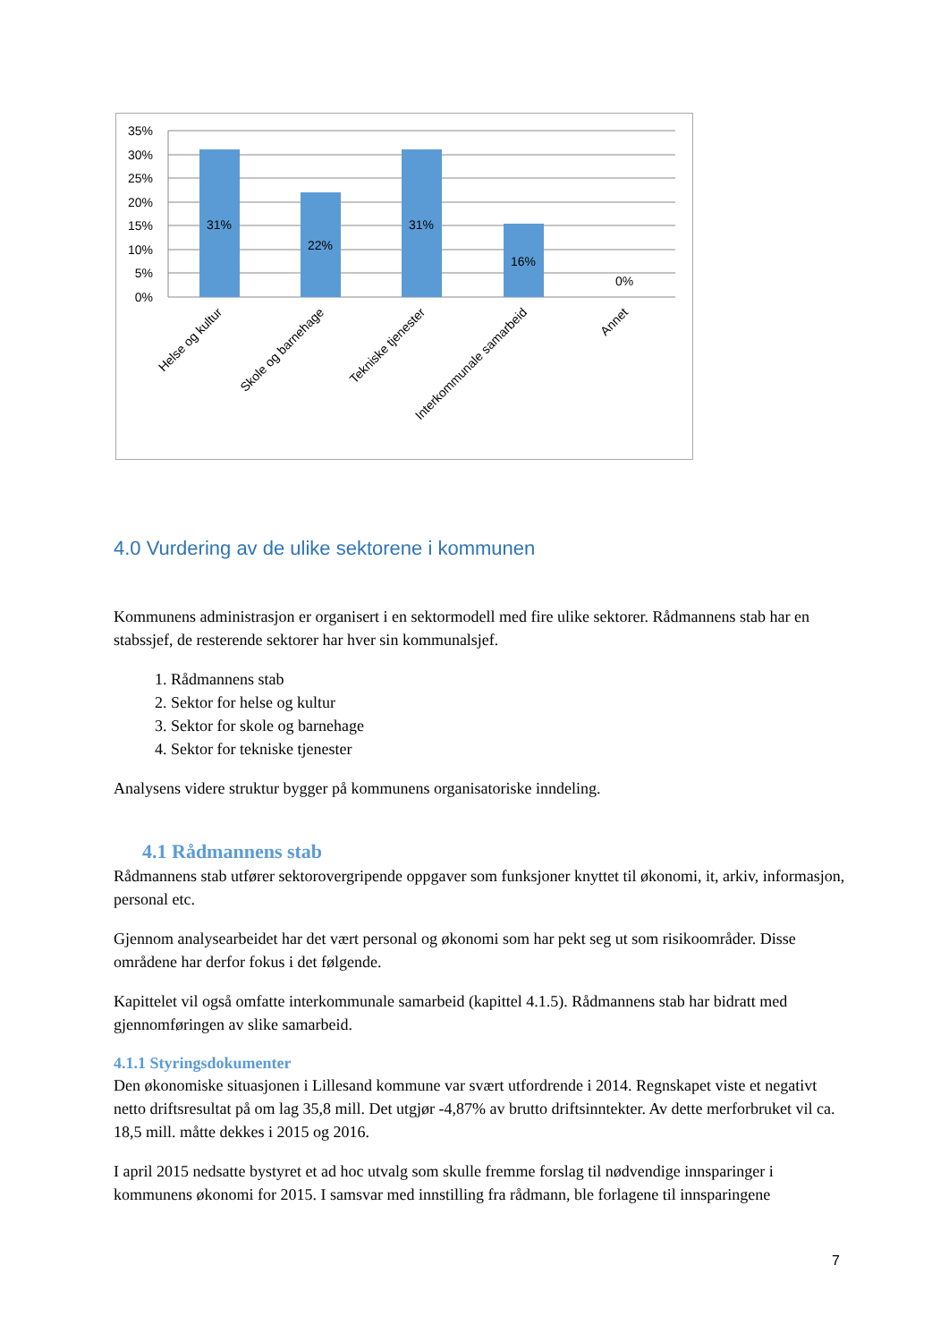35%
30%
25%
20%
15%
10%
5%
0%
31%
22%
31%
16%
0%
Helse og kultur
Skole og barnehage
Tekniske tjenester
Interkommunale samarbeid
Annet
4.0 Vurdering av de ulike sektorene i kommunen
Kommunens administrasjon er organisert i en sektormodell med fire ulike sektorer. Rådmannens stab har en stabssjef, de resterende sektorer har hver sin kommunalsjef.
1. Rådmannens stab
2. Sektor for helse og kultur
3. Sektor for skole og barnehage
4. Sektor for tekniske tjenester
Analysens videre struktur bygger på kommunens organisatoriske inndeling.
4.1 Rådmannens stab
Rådmannens stab utfører sektorovergripende oppgaver som funksjoner knyttet til økonomi, it, arkiv, informasjon, personal etc.
Gjennom analysearbeidet har det vært personal og økonomi som har pekt seg ut som risikoområder. Disse områdene har derfor fokus i det følgende.
Kapittelet vil også omfatte interkommunale samarbeid (kapittel 4.1.5). Rådmannens stab har bidratt med gjennomføringen av slike samarbeid.
4.1.1 Styringsdokumenter
Den økonomiske situasjonen i Lillesand kommune var svært utfordrende i 2014. Regnskapet viste et negativt netto driftsresultat på om lag 35,8 mill. Det utgjør -4,87% av brutto driftsinntekter. Av dette merforbruket vil ca. 18,5 mill. måtte dekkes i 2015 og 2016.
I april 2015 nedsatte bystyret et ad hoc utvalg som skulle fremme forslag til nødvendige innsparinger i kommunens økonomi for 2015. I samsvar med innstilling fra rådmann, ble forlagene til innsparingene
7